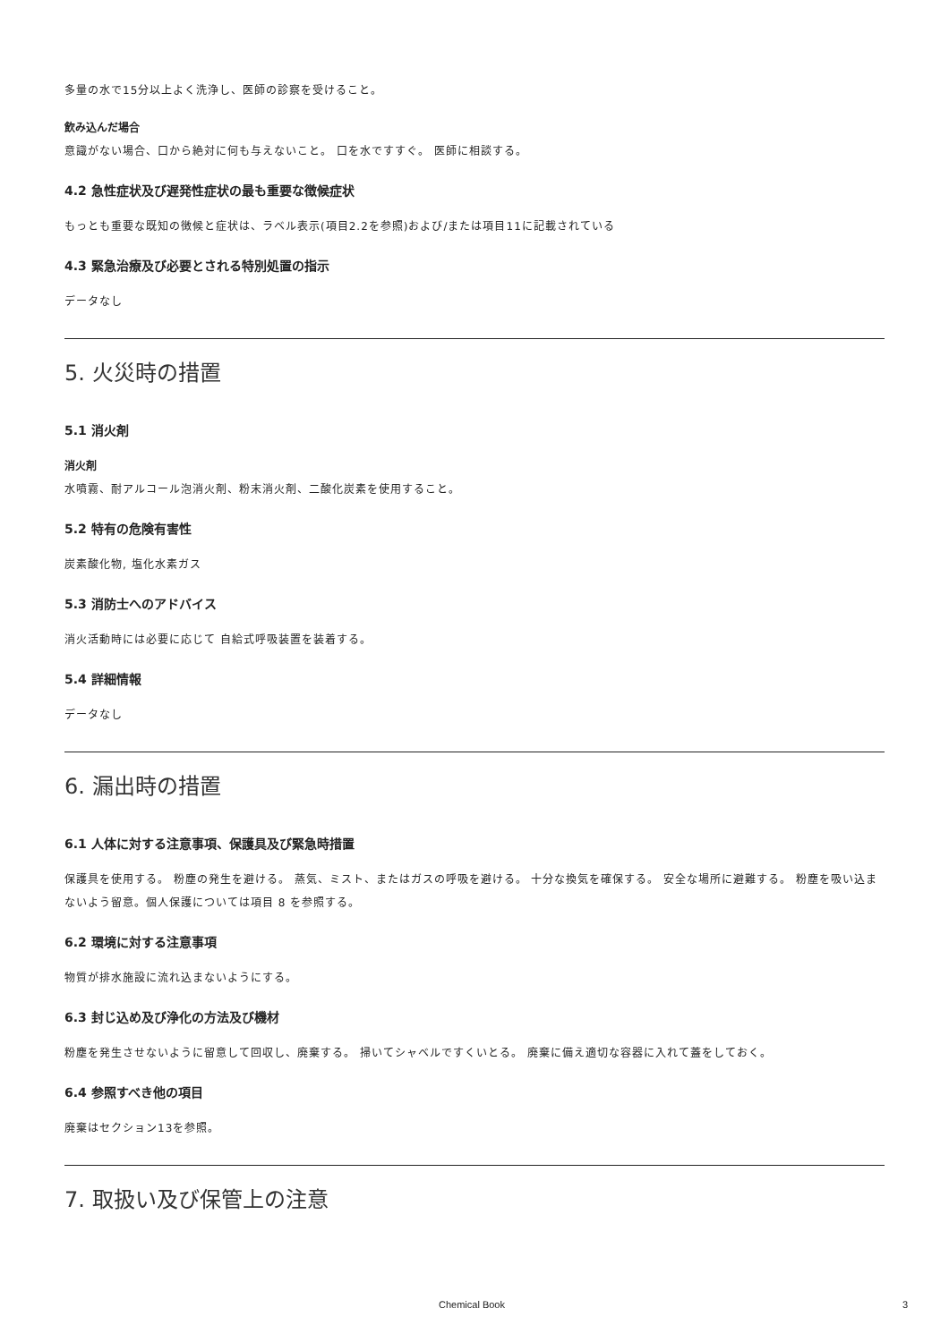多量の水で15分以上よく洗浄し、医師の診察を受けること。
飲み込んだ場合
意識がない場合、口から絶対に何も与えないこと。 口を水ですすぐ。 医師に相談する。
4.2 急性症状及び遅発性症状の最も重要な徴候症状
もっとも重要な既知の徴候と症状は、ラベル表示(項目2.2を参照)および/または項目11に記載されている
4.3 緊急治療及び必要とされる特別処置の指示
データなし
5. 火災時の措置
5.1 消火剤
消火剤
水噴霧、耐アルコール泡消火剤、粉末消火剤、二酸化炭素を使用すること。
5.2 特有の危険有害性
炭素酸化物, 塩化水素ガス
5.3 消防士へのアドバイス
消火活動時には必要に応じて 自給式呼吸装置を装着する。
5.4 詳細情報
データなし
6. 漏出時の措置
6.1 人体に対する注意事項、保護具及び緊急時措置
保護具を使用する。 粉塵の発生を避ける。 蒸気、ミスト、またはガスの呼吸を避ける。 十分な換気を確保する。 安全な場所に避難する。 粉塵を吸い込まないよう留意。個人保護については項目 8 を参照する。
6.2 環境に対する注意事項
物質が排水施設に流れ込まないようにする。
6.3 封じ込め及び浄化の方法及び機材
粉塵を発生させないように留意して回収し、廃棄する。 掃いてシャベルですくいとる。 廃棄に備え適切な容器に入れて蓋をしておく。
6.4 参照すべき他の項目
廃棄はセクション13を参照。
7. 取扱い及び保管上の注意
Chemical Book 3